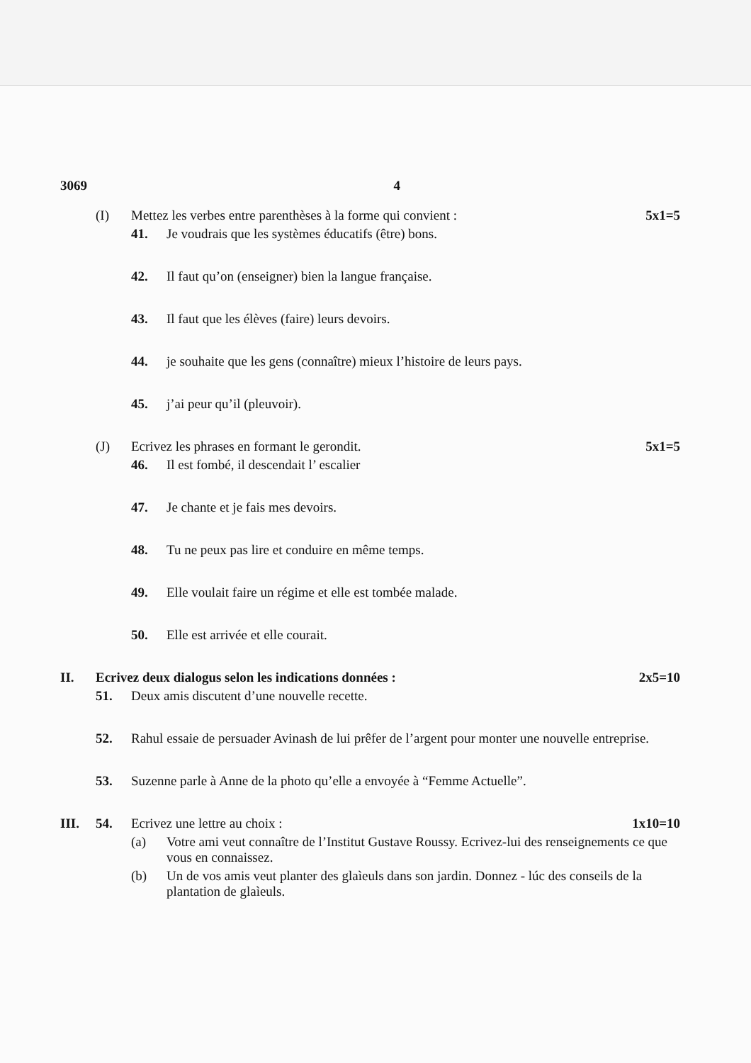3069 4
(I) Mettez les verbes entre parenthèses à la forme qui convient : 5x1=5
41. Je voudrais que les systèmes éducatifs (être) bons.
42. Il faut qu’on (enseigner) bien la langue française.
43. Il faut que les élèves (faire) leurs devoirs.
44. je souhaite que les gens (connaître) mieux l’histoire de leurs pays.
45. j’ai peur qu’il (pleuvoir).
(J) Ecrivez les phrases en formant le gerondit. 5x1=5
46. Il est fombé, il descendait l’ escalier
47. Je chante et je fais mes devoirs.
48. Tu ne peux pas lire et conduire en même temps.
49. Elle voulait faire un régime et elle est tombée malade.
50. Elle est arrivée et elle courait.
II. Ecrivez deux dialogus selon les indications données : 2x5=10
51. Deux amis discutent d’une nouvelle recette.
52. Rahul essaie de persuader Avinash de lui prêfer de l’argent pour monter une nouvelle entreprise.
53. Suzenne parle à Anne de la photo qu’elle a envoyée à “Femme Actuelle”.
III. 54. Ecrivez une lettre au choix : 1x10=10
(a) Votre ami veut connaître de l’Institut Gustave Roussy. Ecrivez-lui des renseignements ce que vous en connaissez.
(b) Un de vos amis veut planter des glaìeuls dans son jardin. Donnez - lúc des conseils de la plantation de glaìeuls.